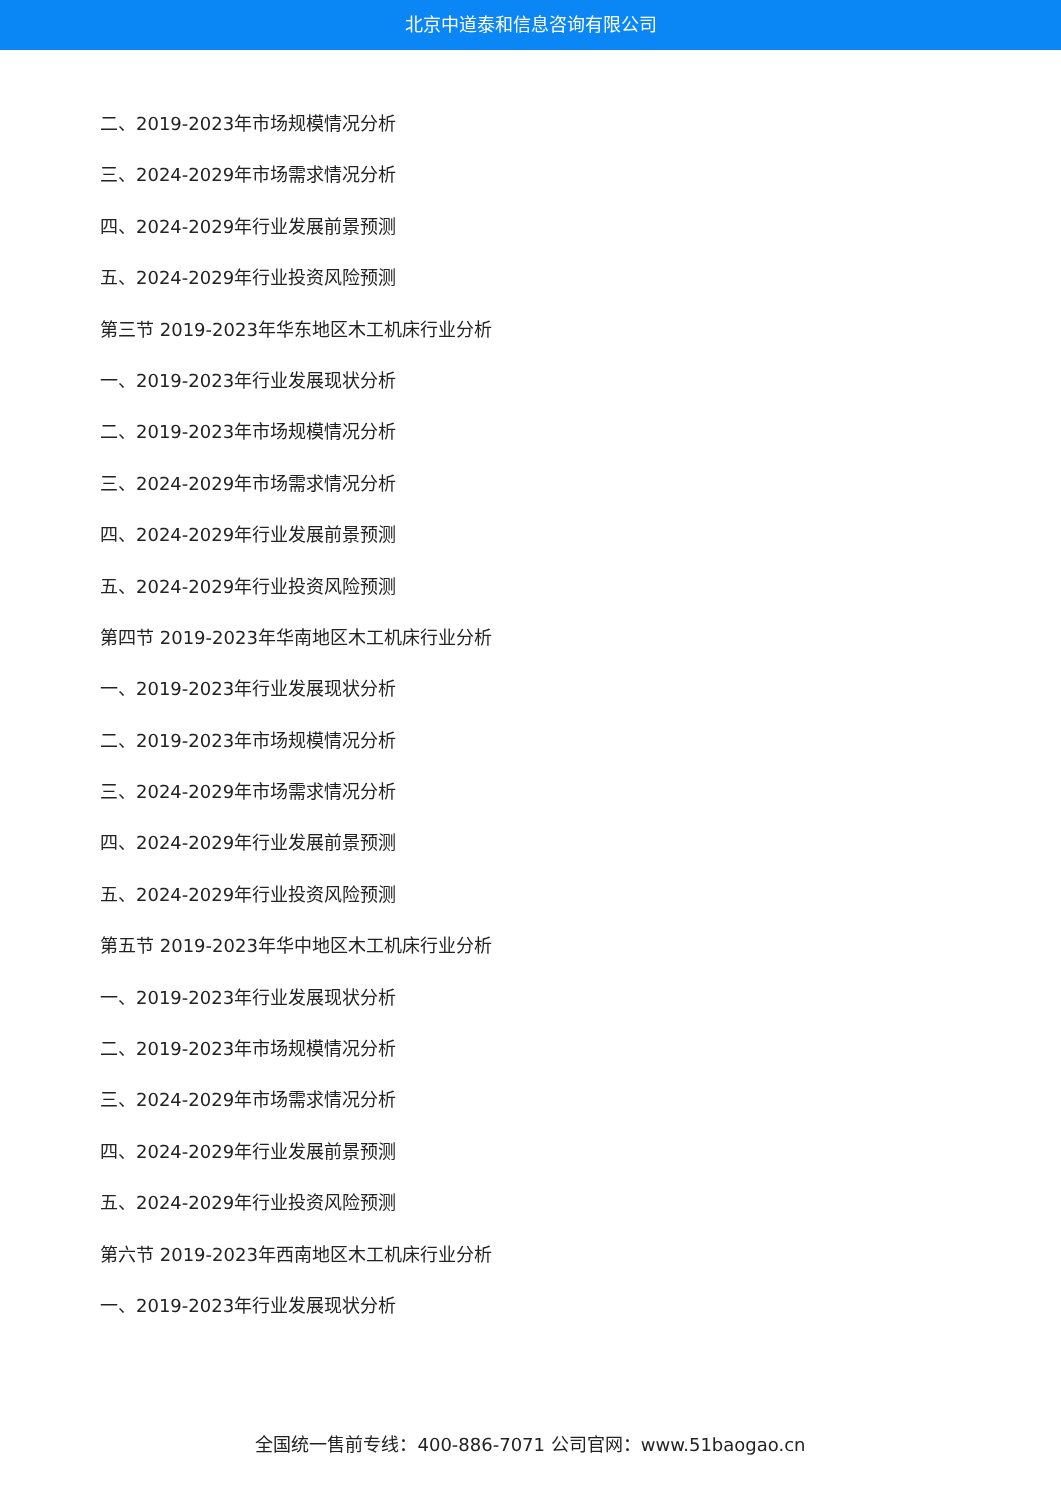北京中道泰和信息咨询有限公司
二、2019-2023年市场规模情况分析
三、2024-2029年市场需求情况分析
四、2024-2029年行业发展前景预测
五、2024-2029年行业投资风险预测
第三节 2019-2023年华东地区木工机床行业分析
一、2019-2023年行业发展现状分析
二、2019-2023年市场规模情况分析
三、2024-2029年市场需求情况分析
四、2024-2029年行业发展前景预测
五、2024-2029年行业投资风险预测
第四节 2019-2023年华南地区木工机床行业分析
一、2019-2023年行业发展现状分析
二、2019-2023年市场规模情况分析
三、2024-2029年市场需求情况分析
四、2024-2029年行业发展前景预测
五、2024-2029年行业投资风险预测
第五节 2019-2023年华中地区木工机床行业分析
一、2019-2023年行业发展现状分析
二、2019-2023年市场规模情况分析
三、2024-2029年市场需求情况分析
四、2024-2029年行业发展前景预测
五、2024-2029年行业投资风险预测
第六节 2019-2023年西南地区木工机床行业分析
一、2019-2023年行业发展现状分析
全国统一售前专线：400-886-7071 公司官网：www.51baogao.cn